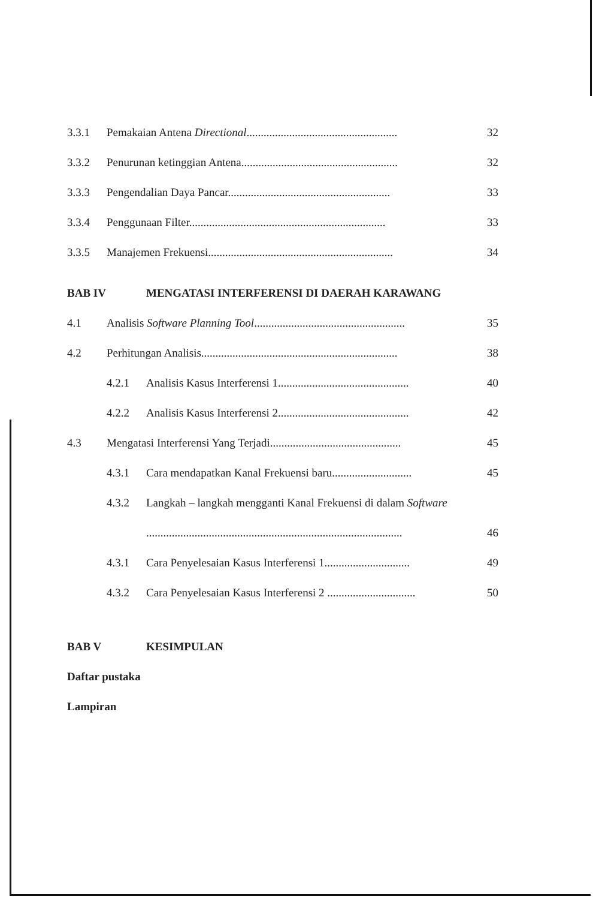3.3.1 Pemakaian Antena Directional..................................................... 32
3.3.2 Penurunan ketinggian Antena....................................................... 32
3.3.3 Pengendalian Daya Pancar......................................................... 33
3.3.4 Penggunaan Filter..................................................................... 33
3.3.5 Manajemen Frekuensi................................................................. 34
BAB IV MENGATASI INTERFERENSI DI DAERAH KARAWANG
4.1 Analisis Software Planning Tool..................................................... 35
4.2 Perhitungan Analisis..................................................................... 38
4.2.1 Analisis Kasus Interferensi 1.............................................. 40
4.2.2 Analisis Kasus Interferensi 2.............................................. 42
4.3 Mengatasi Interferensi Yang Terjadi.............................................. 45
4.3.1 Cara mendapatkan Kanal Frekuensi baru............................ 45
4.3.2 Langkah – langkah mengganti Kanal Frekuensi di dalam Software
.......................................................................................... 46
4.3.1 Cara Penyelesaian Kasus Interferensi 1.............................. 49
4.3.2 Cara Penyelesaian Kasus Interferensi 2 ............................... 50
BAB V KESIMPULAN
Daftar pustaka
Lampiran